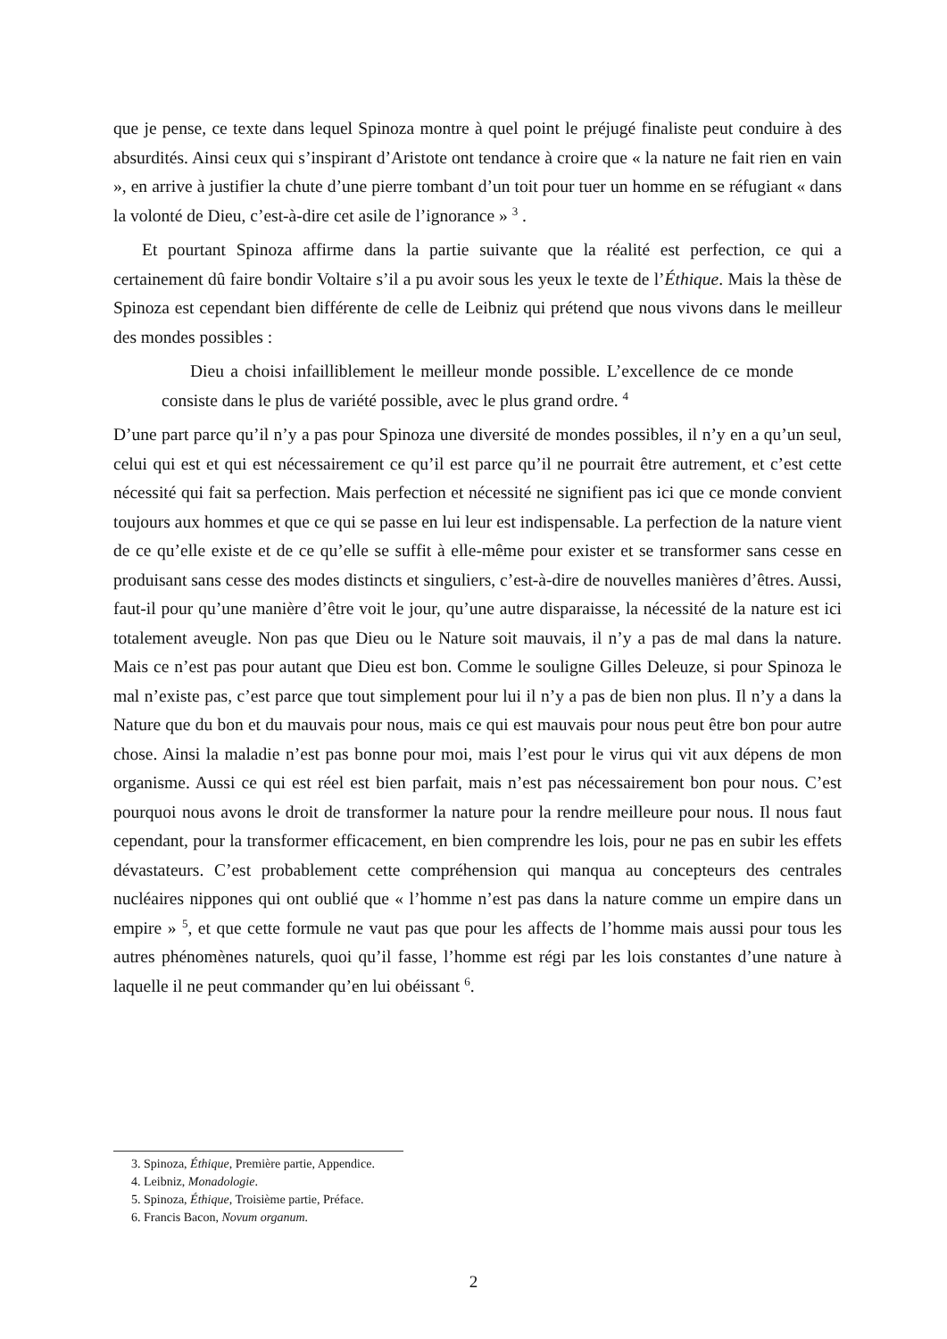que je pense, ce texte dans lequel Spinoza montre à quel point le préjugé finaliste peut conduire à des absurdités. Ainsi ceux qui s’inspirant d’Aristote ont tendance à croire que « la nature ne fait rien en vain », en arrive à justifier la chute d’une pierre tombant d’un toit pour tuer un homme en se réfugiant « dans la volonté de Dieu, c’est-à-dire cet asile de l’ignorance » <sup>3</sup> .
Et pourtant Spinoza affirme dans la partie suivante que la réalité est perfection, ce qui a certainement dû faire bondir Voltaire s’il a pu avoir sous les yeux le texte de l’Éthique. Mais la thèse de Spinoza est cependant bien différente de celle de Leibniz qui prétend que nous vivons dans le meilleur des mondes possibles :
Dieu a choisi infailliblement le meilleur monde possible. L’excellence de ce monde consiste dans le plus de variété possible, avec le plus grand ordre. <sup>4</sup>
D’une part parce qu’il n’y a pas pour Spinoza une diversité de mondes possibles, il n’y en a qu’un seul, celui qui est et qui est nécessairement ce qu’il est parce qu’il ne pourrait être autrement, et c’est cette nécessité qui fait sa perfection. Mais perfection et nécessité ne signifient pas ici que ce monde convient toujours aux hommes et que ce qui se passe en lui leur est indispensable. La perfection de la nature vient de ce qu’elle existe et de ce qu’elle se suffit à elle-même pour exister et se transformer sans cesse en produisant sans cesse des modes distincts et singuliers, c’est-à-dire de nouvelles manières d’êtres. Aussi, faut-il pour qu’une manière d’être voit le jour, qu’une autre disparaisse, la nécessité de la nature est ici totalement aveugle. Non pas que Dieu ou le Nature soit mauvais, il n’y a pas de mal dans la nature. Mais ce n’est pas pour autant que Dieu est bon. Comme le souligne Gilles Deleuze, si pour Spinoza le mal n’existe pas, c’est parce que tout simplement pour lui il n’y a pas de bien non plus. Il n’y a dans la Nature que du bon et du mauvais pour nous, mais ce qui est mauvais pour nous peut être bon pour autre chose. Ainsi la maladie n’est pas bonne pour moi, mais l’est pour le virus qui vit aux dépens de mon organisme. Aussi ce qui est réel est bien parfait, mais n’est pas nécessairement bon pour nous. C’est pourquoi nous avons le droit de transformer la nature pour la rendre meilleure pour nous. Il nous faut cependant, pour la transformer efficacement, en bien comprendre les lois, pour ne pas en subir les effets dévastateurs. C’est probablement cette compréhension qui manqua au concepteurs des centrales nucléaires nippones qui ont oublié que « l’homme n’est pas dans la nature comme un empire dans un empire » <sup>5</sup>, et que cette formule ne vaut pas que pour les affects de l’homme mais aussi pour tous les autres phénomènes naturels, quoi qu’il fasse, l’homme est régi par les lois constantes d’une nature à laquelle il ne peut commander qu’en lui obéissant <sup>6</sup>.
3. Spinoza, Éthique, Première partie, Appendice.
4. Leibniz, Monadologie.
5. Spinoza, Éthique, Troisième partie, Préface.
6. Francis Bacon, Novum organum.
2